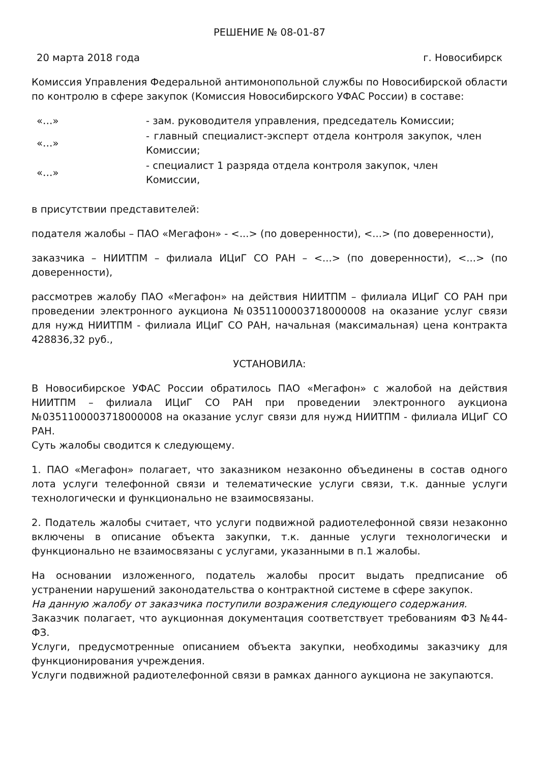РЕШЕНИЕ № 08-01-87
20 марта 2018 года г. Новосибирск
Комиссия Управления Федеральной антимонопольной службы по Новосибирской области по контролю в сфере закупок (Комиссия Новосибирского УФАС России) в составе:
«…» - зам. руководителя управления, председатель Комиссии;
«…» - главный специалист-эксперт отдела контроля закупок, член Комиссии;
«…» - специалист 1 разряда отдела контроля закупок, член Комиссии,
в присутствии представителей:
подателя жалобы – ПАО «Мегафон» - <...> (по доверенности), <...> (по доверенности),
заказчика – НИИТПМ – филиала ИЦиГ СО РАН – <...> (по доверенности), <...> (по доверенности),
рассмотрев жалобу ПАО «Мегафон» на действия НИИТПМ – филиала ИЦиГ СО РАН при проведении электронного аукциона №0351100003718000008 на оказание услуг связи для нужд НИИТПМ - филиала ИЦиГ СО РАН, начальная (максимальная) цена контракта 428836,32 руб.,
УСТАНОВИЛА:
В Новосибирское УФАС России обратилось ПАО «Мегафон» с жалобой на действия НИИТПМ – филиала ИЦиГ СО РАН при проведении электронного аукциона №0351100003718000008 на оказание услуг связи для нужд НИИТПМ - филиала ИЦиГ СО РАН.
Суть жалобы сводится к следующему.
1. ПАО «Мегафон» полагает, что заказником незаконно объединены в состав одного лота услуги телефонной связи и телематические услуги связи, т.к. данные услуги технологически и функционально не взаимосвязаны.
2. Податель жалобы считает, что услуги подвижной радиотелефонной связи незаконно включены в описание объекта закупки, т.к. данные услуги технологически и функционально не взаимосвязаны с услугами, указанными в п.1 жалобы.
На основании изложенного, податель жалобы просит выдать предписание об устранении нарушений законодательства о контрактной системе в сфере закупок.
На данную жалобу от заказчика поступили возражения следующего содержания.
Заказчик полагает, что аукционная документация соответствует требованиям ФЗ №44-ФЗ.
Услуги, предусмотренные описанием объекта закупки, необходимы заказчику для функционирования учреждения.
Услуги подвижной радиотелефонной связи в рамках данного аукциона не закупаются.